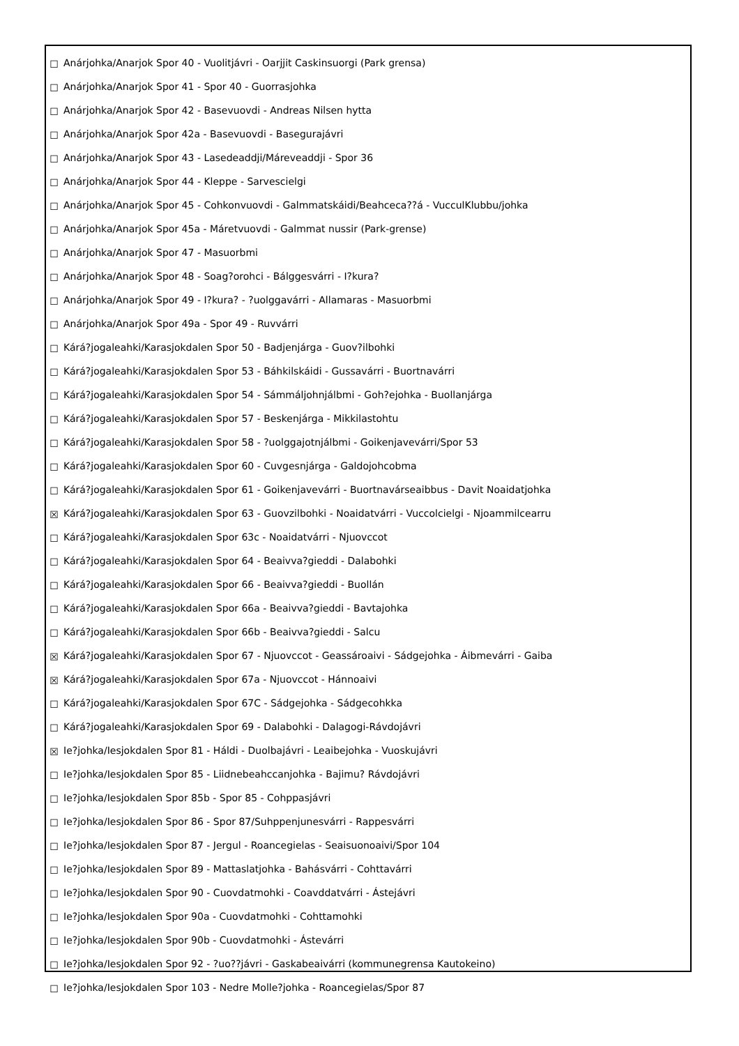☐ Anárjohka/Anarjok Spor 40 - Vuolitjávri - Oarjjit Caskinsuorgi (Park grensa)
☐ Anárjohka/Anarjok Spor 41 - Spor 40 - Guorrasjohka
☐ Anárjohka/Anarjok Spor 42 - Basevuovdi - Andreas Nilsen hytta
☐ Anárjohka/Anarjok Spor 42a - Basevuovdi - Basegurajávri
☐ Anárjohka/Anarjok Spor 43 - Lasedeaddji/Máreveaddji - Spor 36
☐ Anárjohka/Anarjok Spor 44 - Kleppe - Sarvescielgi
☐ Anárjohka/Anarjok Spor 45 - Cohkonvuovdi - Galmmatskáidi/Beahceca??á - VucculKlubbu/johka
☐ Anárjohka/Anarjok Spor 45a - Máretvuovdi - Galmmat nussir (Park-grense)
☐ Anárjohka/Anarjok Spor 47 - Masuorbmi
☐ Anárjohka/Anarjok Spor 48 - Soag?orohci - Bálggesvárri - I?kura?
☐ Anárjohka/Anarjok Spor 49 - I?kura? - ?uolggavárri - Allamaras - Masuorbmi
☐ Anárjohka/Anarjok Spor 49a - Spor 49 - Ruvvárri
☐ Kárá?jogaleahki/Karasjokdalen Spor 50 - Badjenjárga - Guov?ilbohki
☐ Kárá?jogaleahki/Karasjokdalen Spor 53 - Báhkilskáidi - Gussavárri - Buortnavárri
☐ Kárá?jogaleahki/Karasjokdalen Spor 54 - Sámmáljohnjálbmi - Goh?ejohka - Buollanjárga
☐ Kárá?jogaleahki/Karasjokdalen Spor 57 - Beskenjárga - Mikkilastohtu
☐ Kárá?jogaleahki/Karasjokdalen Spor 58 - ?uolggajotnjálbmi - Goikenjavevárri/Spor 53
☐ Kárá?jogaleahki/Karasjokdalen Spor 60 - Cuvgesnjárga - Galdojohcobma
☐ Kárá?jogaleahki/Karasjokdalen Spor 61 - Goikenjavevárri - Buortnavárseaibbus - Davit Noaidatjohka
☒ Kárá?jogaleahki/Karasjokdalen Spor 63 - Guovzilbohki - Noaidatvárri - Vuccolcielgi - Njoammilcearru
☐ Kárá?jogaleahki/Karasjokdalen Spor 63c - Noaidatvárri - Njuovccot
☐ Kárá?jogaleahki/Karasjokdalen Spor 64 - Beaivva?gieddi - Dalabohki
☐ Kárá?jogaleahki/Karasjokdalen Spor 66 - Beaivva?gieddi - Buollán
☐ Kárá?jogaleahki/Karasjokdalen Spor 66a - Beaivva?gieddi - Bavtajohka
☐ Kárá?jogaleahki/Karasjokdalen Spor 66b - Beaivva?gieddi - Salcu
☒ Kárá?jogaleahki/Karasjokdalen Spor 67 - Njuovccot - Geassároaivi - Sádgejohka - Áibmevárri - Gaiba
☒ Kárá?jogaleahki/Karasjokdalen Spor 67a - Njuovccot - Hánnoaivi
☐ Kárá?jogaleahki/Karasjokdalen Spor 67C - Sádgejohka - Sádgecohkka
☐ Kárá?jogaleahki/Karasjokdalen Spor 69 - Dalabohki - Dalagogi-Rávdojávri
☒ Ie?johka/Iesjokdalen Spor 81 - Háldi - Duolbajávri - Leaibejohka - Vuoskujávri
☐ Ie?johka/Iesjokdalen Spor 85 - Liidnebeahccanjohka - Bajimu? Rávdojávri
☐ Ie?johka/Iesjokdalen Spor 85b - Spor 85 - Cohppasjávri
☐ Ie?johka/Iesjokdalen Spor 86 - Spor 87/Suhppenjunesvárri - Rappesvárri
☐ Ie?johka/Iesjokdalen Spor 87 - Jergul - Roancegielas - Seaisuonoaivi/Spor 104
☐ Ie?johka/Iesjokdalen Spor 89 - Mattaslatjohka - Bahásvárri - Cohttavárri
☐ Ie?johka/Iesjokdalen Spor 90 - Cuovdatmohki - Coavddatvárri - Ástejávri
☐ Ie?johka/Iesjokdalen Spor 90a - Cuovdatmohki - Cohttamohki
☐ Ie?johka/Iesjokdalen Spor 90b - Cuovdatmohki - Ástevárri
☐ Ie?johka/Iesjokdalen Spor 92 - ?uo??jávri - Gaskabeaivárri (kommunegrensa Kautokeino)
☐ Ie?johka/Iesjokdalen Spor 103 - Nedre Molle?johka - Roancegielas/Spor 87